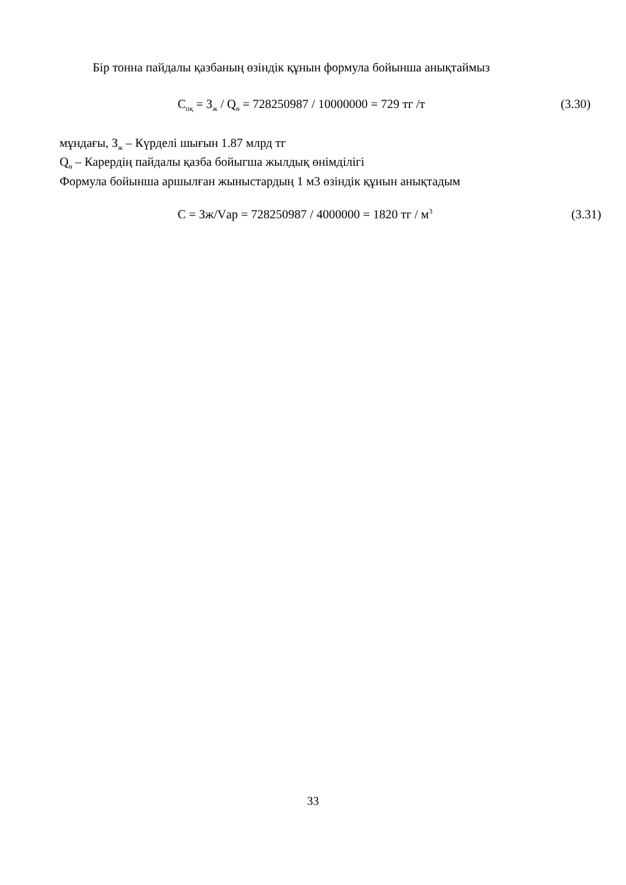Бір тонна пайдалы қазбаның өзіндік құнын формула бойынша анықтаймыз
С<sub>пқ</sub> = З<sub>ж</sub> / Q<sub>ө</sub> = 728250987 / 10000000 = 729 тг /т (3.30)
мұндағы, З<sub>ж</sub> – Күрделі шығын 1.87 млрд тг
Q<sub>ө</sub> – Карердің пайдалы қазба бойыгша жылдық өнімділігі
Формула бойынша аршылған жыныстардың 1 м3 өзіндік құнын анықтадым
С = Зж/Vар = 728250987 / 4000000 = 1820 тг / м<sup>3</sup> (3.31)
33